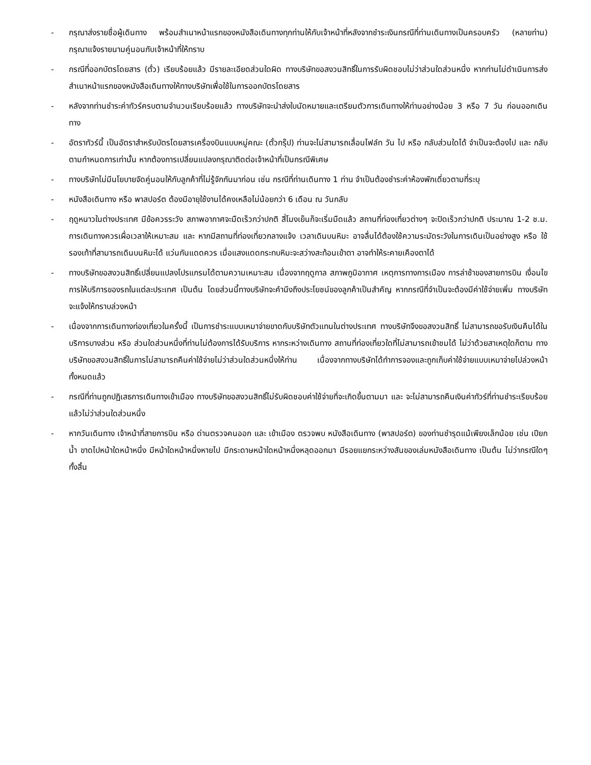- กรุณาส่งรายชื่อผู้เดินทาง พร้อมสำเนาหน้าแรกของหนังสือเดินทางทุกท่านให้กับเจ้าหน้าที่หลังจากชำระเงินกรณีที่ท่านเดินทางเป็นครอบครัว (หลายท่าน) กรุณาแจ้งรายนามคู่นอนกับเจ้าหน้าที่ให้ทราบ
- กรณีที่ออกบัตรโดยสาร (ตั๋ว) เรียบร้อยแล้ว มีรายละเอียดส่วนใดผิด ทางบริษัทขอสงวนสิทธิ์ในการรับผิดชอบไม่ว่าส่วนใดส่วนหนึ่ง หากท่านไม่ดำเนินการส่งสำเนาหน้าแรกของหนังสือเดินทางให้ทางบริษัทเพื่อใช้ในการออกบัตรโดยสาร
- หลังจากท่านชำระค่าทัวร์ครบตามจำนวนเรียบร้อยแล้ว ทางบริษัทจะนำส่งใบนัดหมายและเตรียมตัวการเดินทางให้ท่านอย่างน้อย 3 หรือ 7 วัน ก่อนออกเดินทาง
- อัตราทัวร์นี้ เป็นอัตราสำหรับบัตรโดยสารเครื่องบินแบบหมู่คณะ (ตั๋วกรุ๊ป) ท่านจะไม่สามารถเลื่อนไฟล์ท วัน ไป หรือ กลับส่วนใดได้ จำเป็นจะต้องไป และ กลับ ตามกำหนดการเท่านั้น หากต้องการเปลี่ยนแปลงกรุณาติดต่อเจ้าหน้าที่เป็นกรณีพิเศษ
- ทางบริษัทไม่มีนโยบายจัดคู่นอนให้กับลูกค้าที่ไม่รู้จักกันมาก่อน เช่น กรณีที่ท่านเดินทาง 1 ท่าน จำเป็นต้องชำระค่าห้องพักเดี่ยวตามที่ระบุ
- หนังสือเดินทาง หรือ พาสปอร์ต ต้องมีอายุใช้งานได้คงเหลือไม่น้อยกว่า 6 เดือน ณ วันกลับ
- ฤดูหนาวในต่างประเทศ มีข้อควรระวัง สภาพอากาศจะมืดเร็วกว่าปกติ สี่โมงเย็นก็จะเริ่มมืดแล้ว สถานที่ท่องเที่ยวต่างๆ จะปิดเร็วกว่าปกติ ประมาณ 1-2 ช.ม. การเดินทางควรเผื่อเวลาให้เหมาะสม และ หากมีสถานที่ท่องเที่ยวกลางแจ้ง เวลาเดินบนหิมะ อาจลื่นได้ต้องใช้ความระมัดระวังในการเดินเป็นอย่างสูง หรือ ใช้รองเท้าที่สามารถเดินบนหิมะได้ แว่นกันแดดควร เมื่อแสงแดดกระทบหิมะจะสว่างสะท้อนเข้าตา อาจทำให้ระคายเคืองตาได้
- ทางบริษัทขอสงวนสิทธิ์เปลี่ยนแปลงโปรแกรมได้ตามความเหมาะสม เนื่องจากฤดูกาล สภาพภูมิอากาศ เหตุการทางการเมือง การล่าช้าของสายการบิน เงื่อนไขการให้บริการของรถในแต่ละประเทศ เป็นต้น โดยส่วนนี้ทางบริษัทจะคำนึงถึงประโยชน์ของลูกค้าเป็นสำคัญ หากกรณีที่จำเป็นจะต้องมีค่าใช้จ่ายเพิ่ม ทางบริษัทจะแจ้งให้ทราบล่วงหน้า
- เนื่องจากการเดินทางท่องเที่ยวในครั้งนี้ เป็นการชำระแบบเหมาจ่ายขาดกับบริษัทตัวแทนในต่างประเทศ ทางบริษัทจึงขอสงวนสิทธิ์ ไม่สามารถขอรับเงินคืนได้ในบริการบางส่วน หรือ ส่วนใดส่วนหนึ่งที่ท่านไม่ต้องการได้รับบริการ หากระหว่างเดินทาง สถานที่ท่องเที่ยวใดที่ไม่สามารถเข้าชมได้ ไม่ว่าด้วยสาเหตุใดก็ตาม ทางบริษัทขอสงวนสิทธิ์ในการไม่สามารถคืนค่าใช้จ่ายไม่ว่าส่วนใดส่วนหนึ่งให้ท่าน เนื่องจากทางบริษัทได้ทำการจองและถูกเก็บค่าใช้จ่ายแบบเหมาจ่ายไปล่วงหน้าทั้งหมดแล้ว
- กรณีที่ท่านถูกปฏิเสธการเดินทางเข้าเมือง ทางบริษัทขอสงวนสิทธิ์ไม่รับผิดชอบค่าใช้จ่ายที่จะเกิดขึ้นตามมา และ จะไม่สามารถคืนเงินค่าทัวร์ที่ท่านชำระเรียบร้อยแล้วไม่ว่าส่วนใดส่วนหนึ่ง
- หากวันเดินทาง เจ้าหน้าที่สายการบิน หรือ ด่านตรวจคนออก และ เข้าเมือง ตรวจพบ หนังสือเดินทาง (พาสปอร์ต) ของท่านชำรุดแม้เพียงเล็กน้อย เช่น เปียกน้ำ ขาดไปหน้าใดหน้าหนึ่ง มีหน้าใดหน้าหนึ่งหายไป มีกระดาษหน้าใดหน้าหนึ่งหลุดออกมา มีรอยแยกระหว่างสันของเล่มหนังสือเดินทาง เป็นต้น ไม่ว่ากรณีใดๆทั้งสิ้น